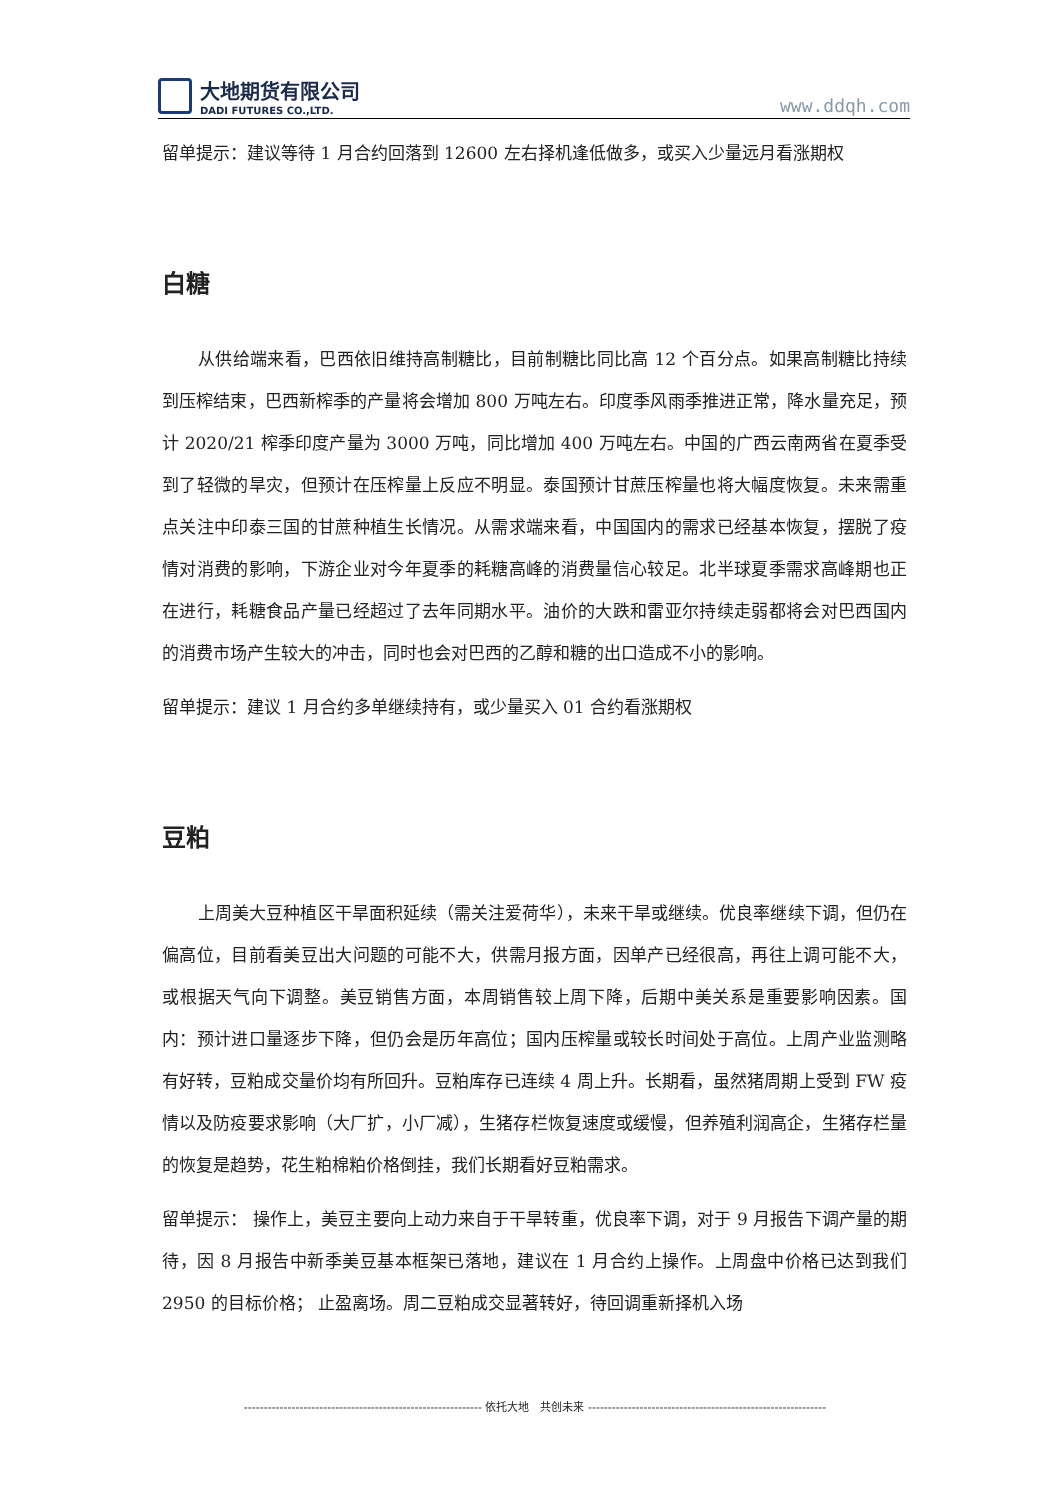大地期货有限公司
DADI FUTURES CO.,LTD.
www.ddqh.com
留单提示：建议等待 1 月合约回落到 12600 左右择机逢低做多，或买入少量远月看涨期权
白糖
从供给端来看，巴西依旧维持高制糖比，目前制糖比同比高 12 个百分点。如果高制糖比持续到压榨结束，巴西新榨季的产量将会增加 800 万吨左右。印度季风雨季推进正常，降水量充足，预计 2020/21 榨季印度产量为 3000 万吨，同比增加 400 万吨左右。中国的广西云南两省在夏季受到了轻微的旱灾，但预计在压榨量上反应不明显。泰国预计甘蔗压榨量也将大幅度恢复。未来需重点关注中印泰三国的甘蔗种植生长情况。从需求端来看，中国国内的需求已经基本恢复，摆脱了疫情对消费的影响，下游企业对今年夏季的耗糖高峰的消费量信心较足。北半球夏季需求高峰期也正在进行，耗糖食品产量已经超过了去年同期水平。油价的大跌和雷亚尔持续走弱都将会对巴西国内的消费市场产生较大的冲击，同时也会对巴西的乙醇和糖的出口造成不小的影响。
留单提示：建议 1 月合约多单继续持有，或少量买入 01 合约看涨期权
豆粕
上周美大豆种植区干旱面积延续（需关注爱荷华），未来干旱或继续。优良率继续下调，但仍在偏高位，目前看美豆出大问题的可能不大，供需月报方面，因单产已经很高，再往上调可能不大，或根据天气向下调整。美豆销售方面，本周销售较上周下降，后期中美关系是重要影响因素。国内：预计进口量逐步下降，但仍会是历年高位；国内压榨量或较长时间处于高位。上周产业监测略有好转，豆粕成交量价均有所回升。豆粕库存已连续 4 周上升。长期看，虽然猪周期上受到 FW 疫情以及防疫要求影响（大厂扩，小厂减），生猪存栏恢复速度或缓慢，但养殖利润高企，生猪存栏量的恢复是趋势，花生粕棉粕价格倒挂，我们长期看好豆粕需求。
留单提示： 操作上，美豆主要向上动力来自于干旱转重，优良率下调，对于 9 月报告下调产量的期待，因 8 月报告中新季美豆基本框架已落地，建议在 1 月合约上操作。上周盘中价格已达到我们 2950 的目标价格； 止盈离场。周二豆粕成交显著转好，待回调重新择机入场
------------------------------------------------------------ 依托大地　共创未来 ------------------------------------------------------------